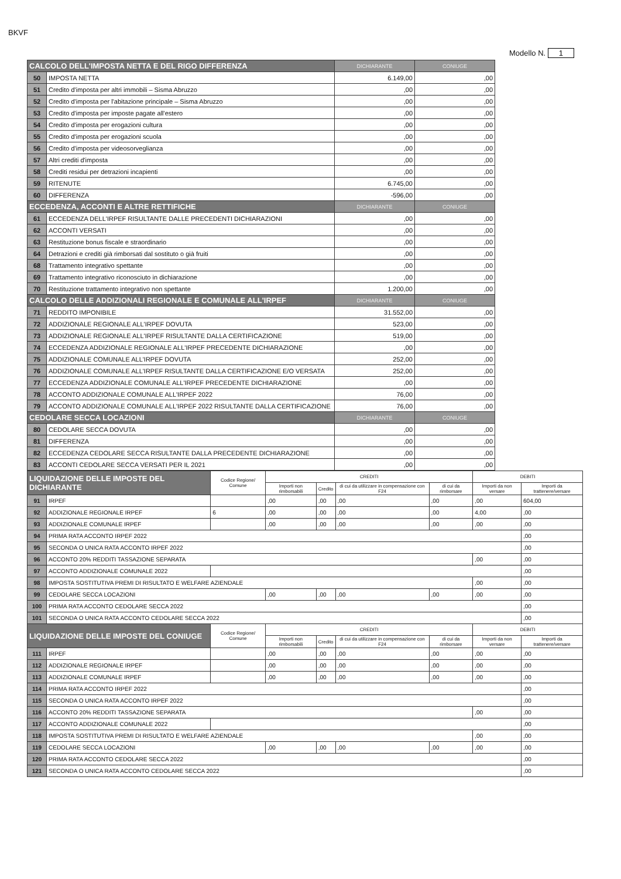BKVF
Modello N. 1
| CALCOLO DELL'IMPOSTA NETTA E DEL RIGO DIFFERENZA | | DICHIARANTE | CONIUGE |
| --- | --- | --- | --- |
| 50 | IMPOSTA NETTA | 6.149,00 | ,00 |
| 51 | Credito d'imposta per altri immobili – Sisma Abruzzo | ,00 | ,00 |
| 52 | Credito d'imposta per l'abitazione principale – Sisma Abruzzo | ,00 | ,00 |
| 53 | Credito d'imposta per imposte pagate all'estero | ,00 | ,00 |
| 54 | Credito d'imposta per erogazioni cultura | ,00 | ,00 |
| 55 | Credito d'imposta per erogazioni scuola | ,00 | ,00 |
| 56 | Credito d'imposta per videosorveglianza | ,00 | ,00 |
| 57 | Altri crediti d'imposta | ,00 | ,00 |
| 58 | Crediti residui per detrazioni incapienti | ,00 | ,00 |
| 59 | RITENUTE | 6.745,00 | ,00 |
| 60 | DIFFERENZA | -596,00 | ,00 |
| ECCEDENZA, ACCONTI E ALTRE RETTIFICHE | | DICHIARANTE | CONIUGE |
| 61 | ECCEDENZA DELL'IRPEF RISULTANTE DALLE PRECEDENTI DICHIARAZIONI | ,00 | ,00 |
| 62 | ACCONTI VERSATI | ,00 | ,00 |
| 63 | Restituzione bonus fiscale e straordinario | ,00 | ,00 |
| 64 | Detrazioni e crediti già rimborsati dal sostituto o già fruiti | ,00 | ,00 |
| 68 | Trattamento integrativo spettante | ,00 | ,00 |
| 69 | Trattamento integrativo riconosciuto in dichiarazione | ,00 | ,00 |
| 70 | Restituzione trattamento integrativo non spettante | 1.200,00 | ,00 |
| CALCOLO DELLE ADDIZIONALI REGIONALE E COMUNALE ALL'IRPEF | | DICHIARANTE | CONIUGE |
| 71 | REDDITO IMPONIBILE | 31.552,00 | ,00 |
| 72 | ADDIZIONALE REGIONALE ALL'IRPEF DOVUTA | 523,00 | ,00 |
| 73 | ADDIZIONALE REGIONALE ALL'IRPEF RISULTANTE DALLA CERTIFICAZIONE | 519,00 | ,00 |
| 74 | ECCEDENZA ADDIZIONALE REGIONALE ALL'IRPEF PRECEDENTE DICHIARAZIONE | ,00 | ,00 |
| 75 | ADDIZIONALE COMUNALE ALL'IRPEF DOVUTA | 252,00 | ,00 |
| 76 | ADDIZIONALE COMUNALE ALL'IRPEF RISULTANTE DALLA CERTIFICAZIONE E/O VERSATA | 252,00 | ,00 |
| 77 | ECCEDENZA ADDIZIONALE COMUNALE ALL'IRPEF PRECEDENTE DICHIARAZIONE | ,00 | ,00 |
| 78 | ACCONTO ADDIZIONALE COMUNALE ALL'IRPEF 2022 | 76,00 | ,00 |
| 79 | ACCONTO ADDIZIONALE COMUNALE ALL'IRPEF 2022 RISULTANTE DALLA CERTIFICAZIONE | 76,00 | ,00 |
| CEDOLARE SECCA LOCAZIONI | | DICHIARANTE | CONIUGE |
| 80 | CEDOLARE SECCA DOVUTA | ,00 | ,00 |
| 81 | DIFFERENZA | ,00 | ,00 |
| 82 | ECCEDENZA CEDOLARE SECCA RISULTANTE DALLA PRECEDENTE DICHIARAZIONE | ,00 | ,00 |
| 83 | ACCONTI CEDOLARE SECCA VERSATI PER IL 2021 | ,00 | ,00 |
| LIQUIDAZIONE DELLE IMPOSTE DEL DICHIARANTE | | Codice Regione/ Comune | CREDITI | | | | DEBITI | |
| --- | --- | --- | --- | --- | --- | --- | --- | --- |
| | | | Importi non rimborsabili | Credito | di cui da utilizzare in compensazione con F24 | di cui da rimborsare | Importi da non versare | Importi da trattenere/versare |
| 91 | IRPEF | | ,00 | ,00 | ,00 | ,00 | ,00 | 604,00 |
| 92 | ADDIZIONALE REGIONALE IRPEF | 6 | ,00 | ,00 | ,00 | ,00 | 4,00 | ,00 |
| 93 | ADDIZIONALE COMUNALE IRPEF | | ,00 | ,00 | ,00 | ,00 | ,00 | ,00 |
| 94 | PRIMA RATA ACCONTO IRPEF 2022 | | | | | | | ,00 |
| 95 | SECONDA O UNICA RATA ACCONTO IRPEF 2022 | | | | | | | ,00 |
| 96 | ACCONTO 20% REDDITI TASSAZIONE SEPARATA | | | | | | ,00 | ,00 |
| 97 | ACCONTO ADDIZIONALE COMUNALE 2022 | | | | | | | ,00 |
| 98 | IMPOSTA SOSTITUTIVA PREMI DI RISULTATO E WELFARE AZIENDALE | | | | | | ,00 | ,00 |
| 99 | CEDOLARE SECCA LOCAZIONI | | ,00 | ,00 | ,00 | ,00 | ,00 | ,00 |
| 100 | PRIMA RATA ACCONTO CEDOLARE SECCA 2022 | | | | | | | ,00 |
| 101 | SECONDA O UNICA RATA ACCONTO CEDOLARE SECCA 2022 | | | | | | | ,00 |
| LIQUIDAZIONE DELLE IMPOSTE DEL CONIUGE | | Codice Regione/ Comune | CREDITI | | | | DEBITI | |
| | | | Importi non rimborsabili | Credito | di cui da utilizzare in compensazione con F24 | di cui da rimborsare | Importi da non versare | Importi da trattenere/versare |
| 111 | IRPEF | | ,00 | ,00 | ,00 | ,00 | ,00 | ,00 |
| 112 | ADDIZIONALE REGIONALE IRPEF | | ,00 | ,00 | ,00 | ,00 | ,00 | ,00 |
| 113 | ADDIZIONALE COMUNALE IRPEF | | ,00 | ,00 | ,00 | ,00 | ,00 | ,00 |
| 114 | PRIMA RATA ACCONTO IRPEF 2022 | | | | | | | ,00 |
| 115 | SECONDA O UNICA RATA ACCONTO IRPEF 2022 | | | | | | | ,00 |
| 116 | ACCONTO 20% REDDITI TASSAZIONE SEPARATA | | | | | | ,00 | ,00 |
| 117 | ACCONTO ADDIZIONALE COMUNALE 2022 | | | | | | | ,00 |
| 118 | IMPOSTA SOSTITUTIVA PREMI DI RISULTATO E WELFARE AZIENDALE | | | | | | ,00 | ,00 |
| 119 | CEDOLARE SECCA LOCAZIONI | | ,00 | ,00 | ,00 | ,00 | ,00 | ,00 |
| 120 | PRIMA RATA ACCONTO CEDOLARE SECCA 2022 | | | | | | | ,00 |
| 121 | SECONDA O UNICA RATA ACCONTO CEDOLARE SECCA 2022 | | | | | | | ,00 |